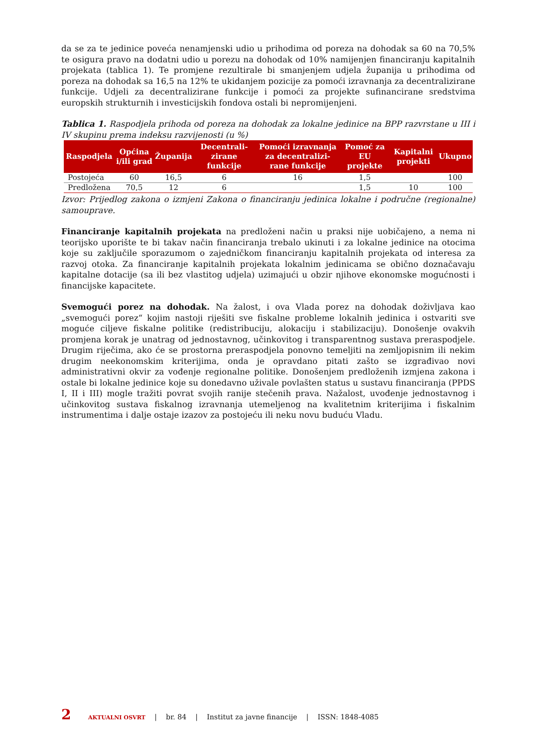da se za te jedinice poveća nenamjenski udio u prihodima od poreza na dohodak sa 60 na 70,5% te osigura pravo na dodatni udio u porezu na dohodak od 10% namijenjen financiranju kapitalnih projekata (tablica 1). Te promjene rezultirale bi smanjenjem udjela županija u prihodima od poreza na dohodak sa 16,5 na 12% te ukidanjem pozicije za pomoći izravnanja za decentralizirane funkcije. Udjeli za decentralizirane funkcije i pomoći za projekte sufinancirane sredstvima europskih strukturnih i investicijskih fondova ostali bi nepromijenjeni.
Tablica 1. Raspodjela prihoda od poreza na dohodak za lokalne jedinice na BPP razvrstane u III i IV skupinu prema indeksu razvijenosti (u %)
| Raspodjela | Općina i/ili grad | Županija | Decentrali-zirane funkcije | Pomoći izravnanja za decentralizi-rane funkcije | Pomoć za EU projekte | Kapitalni projekti | Ukupno |
| --- | --- | --- | --- | --- | --- | --- | --- |
| Postojeća | 60 | 16,5 | 6 | 16 | 1,5 | | 100 |
| Predložena | 70,5 | 12 | 6 | | 1,5 | 10 | 100 |
Izvor: Prijedlog zakona o izmjeni Zakona o financiranju jedinica lokalne i područne (regionalne) samouprave.
Financiranje kapitalnih projekata na predloženi način u praksi nije uobičajeno, a nema ni teorijsko uporište te bi takav način financiranja trebalo ukinuti i za lokalne jedinice na otocima koje su zaključile sporazumom o zajedničkom financiranju kapitalnih projekata od interesa za razvoj otoka. Za financiranje kapitalnih projekata lokalnim jedinicama se obično doznačavaju kapitalne dotacije (sa ili bez vlastitog udjela) uzimajući u obzir njihove ekonomske mogućnosti i financijske kapacitete.
Svemogući porez na dohodak. Na žalost, i ova Vlada porez na dohodak doživljava kao „svemogući porez“ kojim nastoji riješiti sve fiskalne probleme lokalnih jedinica i ostvariti sve moguće ciljeve fiskalne politike (redistribuciju, alokaciju i stabilizaciju). Donošenje ovakvih promjena korak je unatrag od jednostavnog, učinkovitog i transparentnog sustava preraspodjele. Drugim riječima, ako će se prostorna preraspodjela ponovno temeljiti na zemljopisnim ili nekim drugim neekonomskim kriterijima, onda je opravdano pitati zašto se izgrađivao novi administrativni okvir za vođenje regionalne politike. Donošenjem predloženih izmjena zakona i ostale bi lokalne jedinice koje su donedavno uživale povlašten status u sustavu financiranja (PPDS I, II i III) mogle tražiti povrat svojih ranije stečenih prava. Nažalost, uvođenje jednostavnog i učinkovitog sustava fiskalnog izravnanja utemeljenog na kvalitetnim kriterijima i fiskalnim instrumentima i dalje ostaje izazov za postojeću ili neku novu buduću Vladu.
2 AKTUALNI OSVRT | br. 84 | Institut za javne financije | ISSN: 1848-4085